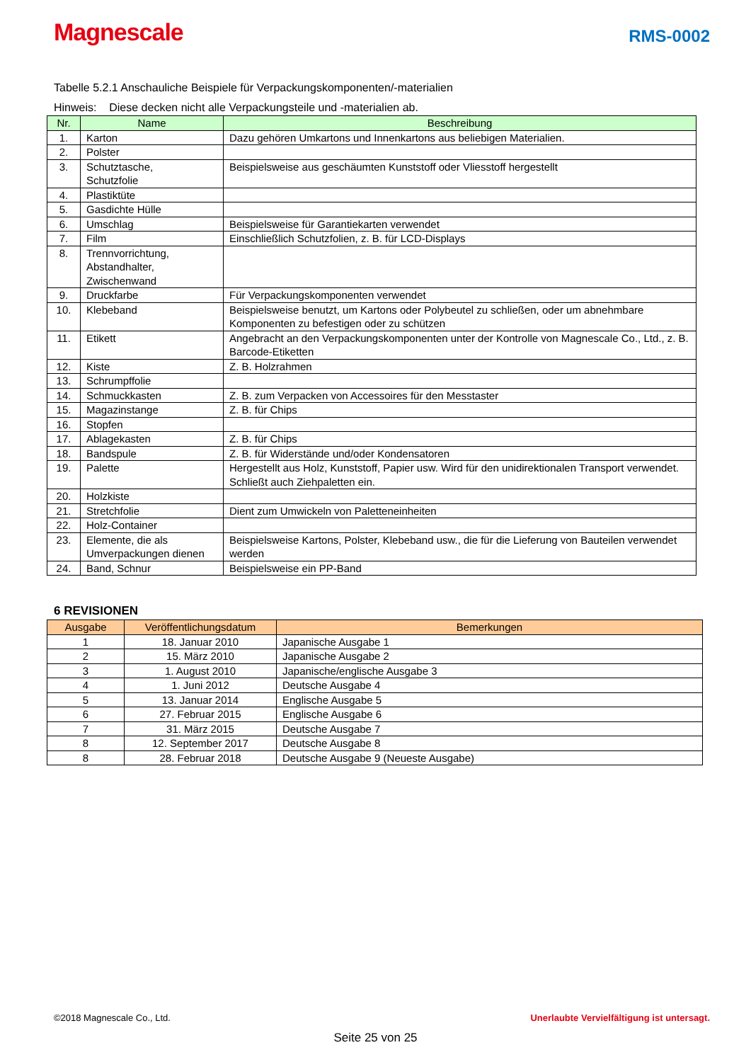Magnescale
RMS-0002
Tabelle 5.2.1 Anschauliche Beispiele für Verpackungskomponenten/-materialien
Hinweis: Diese decken nicht alle Verpackungsteile und -materialien ab.
| Nr. | Name | Beschreibung |
| --- | --- | --- |
| 1. | Karton | Dazu gehören Umkartons und Innenkartons aus beliebigen Materialien. |
| 2. | Polster | |
| 3. | Schutztasche, Schutzfolie | Beispielsweise aus geschäumten Kunststoff oder Vliesstoff hergestellt |
| 4. | Plastiktüte | |
| 5. | Gasdichte Hülle | |
| 6. | Umschlag | Beispielsweise für Garantiekarten verwendet |
| 7. | Film | Einschließlich Schutzfolien, z. B. für LCD-Displays |
| 8. | Trennvorrichtung, Abstandhalter, Zwischenwand | |
| 9. | Druckfarbe | Für Verpackungskomponenten verwendet |
| 10. | Klebeband | Beispielsweise benutzt, um Kartons oder Polybeutel zu schließen, oder um abnehmbare Komponenten zu befestigen oder zu schützen |
| 11. | Etikett | Angebracht an den Verpackungskomponenten unter der Kontrolle von Magnescale Co., Ltd., z. B. Barcode-Etiketten |
| 12. | Kiste | Z. B. Holzrahmen |
| 13. | Schrumpffolie | |
| 14. | Schmuckkasten | Z. B. zum Verpacken von Accessoires für den Messtaster |
| 15. | Magazinstange | Z. B. für Chips |
| 16. | Stopfen | |
| 17. | Ablagekasten | Z. B. für Chips |
| 18. | Bandspule | Z. B. für Widerstände und/oder Kondensatoren |
| 19. | Palette | Hergestellt aus Holz, Kunststoff, Papier usw. Wird für den unidirektionalen Transport verwendet. Schließt auch Ziehpaletten ein. |
| 20. | Holzkiste | |
| 21. | Stretchfolie | Dient zum Umwickeln von Paletteneinheiten |
| 22. | Holz-Container | |
| 23. | Elemente, die als Umverpackungen dienen | Beispielsweise Kartons, Polster, Klebeband usw., die für die Lieferung von Bauteilen verwendet werden |
| 24. | Band, Schnur | Beispielsweise ein PP-Band |
6 REVISIONEN
| Ausgabe | Veröffentlichungsdatum | Bemerkungen |
| --- | --- | --- |
| 1 | 18. Januar 2010 | Japanische Ausgabe 1 |
| 2 | 15. März 2010 | Japanische Ausgabe 2 |
| 3 | 1. August 2010 | Japanische/englische Ausgabe 3 |
| 4 | 1. Juni 2012 | Deutsche Ausgabe 4 |
| 5 | 13. Januar 2014 | Englische Ausgabe 5 |
| 6 | 27. Februar 2015 | Englische Ausgabe 6 |
| 7 | 31. März 2015 | Deutsche Ausgabe 7 |
| 8 | 12. September 2017 | Deutsche Ausgabe 8 |
| 8 | 28. Februar 2018 | Deutsche Ausgabe 9 (Neueste Ausgabe) |
©2018 Magnescale Co., Ltd. Unerlaubte Vervielfältigung ist untersagt.
Seite 25 von 25